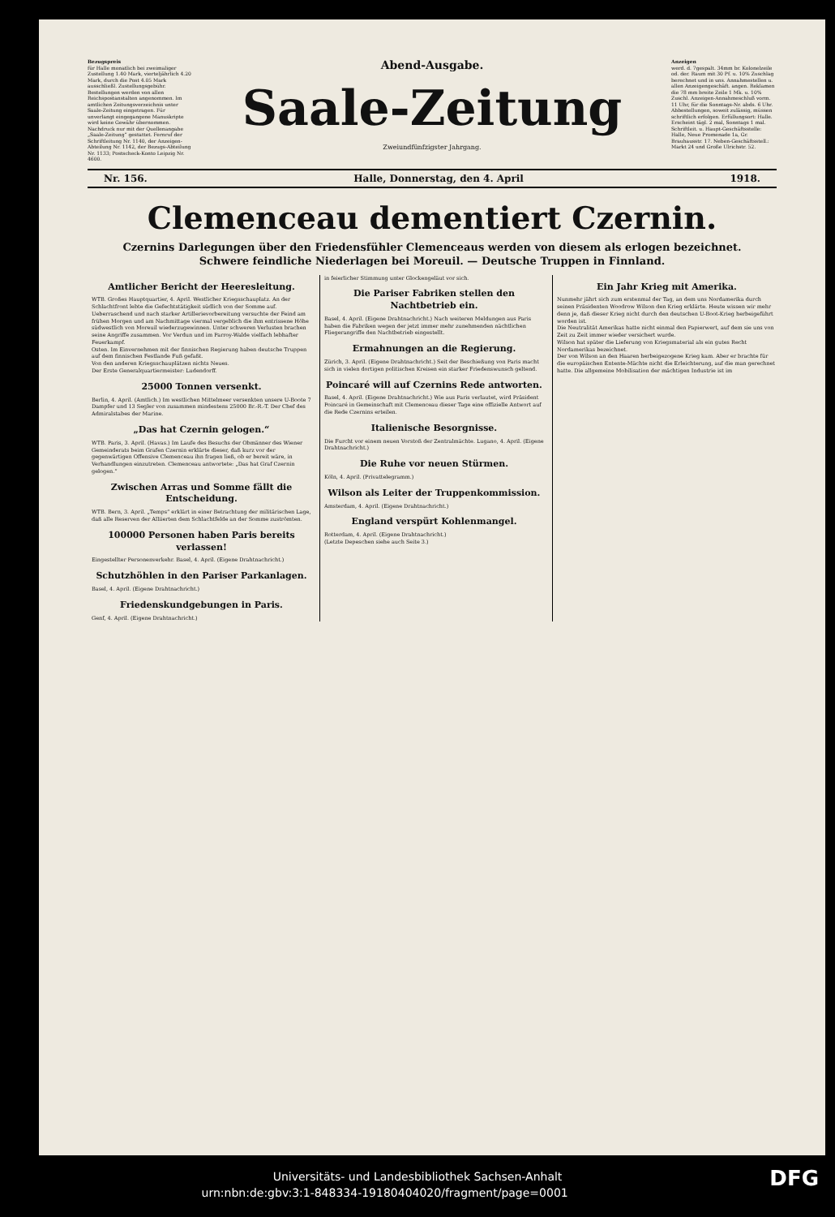Bezugspreis
für Halle monatlich bei zweimaliger Zustellung 1.40 Mark, vierteljährlich 4.20 Mark, durch die Post 4.05 Mark ausschließl. Zustellungsgebühr. Bestellungen werden von allen Reichspostanstalten angenommen. Im amtlichen Zeitungsverzeichnis unter Saale-Zeitung eingetragen. Für unverlangt eingegangene Manuskripte wird keine Gewähr übernommen. Nachdruck nur mit der Quellenangabe „Saale-Zeitung“ gestattet. Fernruf der Schriftleitung Nr. 1140, der Anzeigen-Abteilung Nr. 1142, der Bezugs-Abteilung Nr. 1133; Postscheck-Konto Leipzig Nr. 4600.
Abend-Ausgabe.
Saale-Zeitung
Zweiundfünfzigster Jahrgang.
Anzeigen
werd. d. 7gespalt. 34mm br. Kolonelzeile od. der. Raum mit 30 Pf. u. 10% Zuschlag berechnet und in uns. Annahmestellen u. allen Anzeigengeschäft. angen. Reklamen die 78 mm breite Zeile 1 Mk. u. 10% Zuschl. Anzeigen-Annahmeschluß vorm. 11 Uhr, für die Sonntags-Nr. abds. 6 Uhr. Abbestellungen, soweit zulässig, müssen schriftlich erfolgen. Erfüllungsort: Halle. Erscheint tägl. 2 mal, Sonntags 1 mal. Schriftleit. u. Haupt-Geschäftsstelle: Halle, Neue Promenade 1a, Gr. Brauhausstr. 17. Neben-Geschäftsstell.: Markt 24 und Große Ulrichstr. 52.
Nr. 156. Halle, Donnerstag, den 4. April 1918.
Clemenceau dementiert Czernin.
Czernins Darlegungen über den Friedensfühler Clemenceaus werden von diesem als erlogen bezeichnet.
Schwere feindliche Niederlagen bei Moreuil. — Deutsche Truppen in Finnland.
Amtlicher Bericht der Heeresleitung.
WTB. Großes Hauptquartier, 4. April. Westlicher Kriegsschauplatz. An der Schlachtfront lebte die Gefechtstätigkeit südlich von der Somme auf. Ueberraschend und nach starker Artillerievorbereitung versuchte der Feind am frühen Morgen und am Nachmittage viermal vergeblich die ihm entrissene Höhe südwestlich von Moreuil wiederzugewinnen. Unter schweren Verlusten brachen seine Angriffe zusammen. Vor Verdun und im Parroy-Walde vielfach lebhafter Feuerkampf.
Osten. Im Einvernehmen mit der finnischen Regierung haben deutsche Truppen auf dem finnischen Festlande Fuß gefaßt.
Von den anderen Kriegsschauplätzen nichts Neues.
Der Erste Generalquartiermeister: Ludendorff.
25000 Tonnen versenkt.
Berlin, 4. April. (Amtlich.) Im westlichen Mittelmeer versenkten unsere U-Boote 7 Dampfer und 13 Segler von zusammen mindestens 25000 Br.-R.-T. Der Chef des Admiralstabes der Marine.
„Das hat Czernin gelogen.“
WTB. Paris, 3. April. (Havas.) Im Laufe des Besuchs der Obmänner des Wiener Gemeinderats beim Grafen Czernin erklärte dieser, daß kurz vor der gegenwärtigen Offensive Clemenceau ihn fragen ließ, ob er bereit wäre, in Verhandlungen einzutreten. Clemenceau antwortete: „Das hat Graf Czernin gelogen.“
Zwischen Arras und Somme fällt die Entscheidung.
WTB. Bern, 3. April. „Temps“ erklärt in einer Betrachtung der militärischen Lage, daß alle Reserven der Alliierten dem Schlachtfelde an der Somme zuströmten.
100000 Personen haben Paris bereits verlassen!
Eingestellter Personenverkehr. Basel, 4. April. (Eigene Drahtnachricht.)
Schutzhöhlen in den Pariser Parkanlagen.
Basel, 4. April. (Eigene Drahtnachricht.)
Friedenskundgebungen in Paris.
Genf, 4. April. (Eigene Drahtnachricht.)
in feierlicher Stimmung unter Glockengeläut vor sich.
Die Pariser Fabriken stellen den Nachtbetrieb ein.
Basel, 4. April. (Eigene Drahtnachricht.) Nach weiteren Meldungen aus Paris haben die Fabriken wegen der jetzt immer mehr zunehmenden nächtlichen Fliegerangriffe den Nachtbetrieb eingestellt.
Ermahnungen an die Regierung.
Zürich, 3. April. (Eigene Drahtnachricht.) Seit der Beschießung von Paris macht sich in vielen dortigen politischen Kreisen ein starker Friedenswunsch geltend.
Poincaré will auf Czernins Rede antworten.
Basel, 4. April. (Eigene Drahtnachricht.) Wie aus Paris verlautet, wird Präsident Poincaré in Gemeinschaft mit Clemenceau dieser Tage eine offizielle Antwort auf die Rede Czernins erteilen.
Italienische Besorgnisse.
Die Furcht vor einem neuen Vorstoß der Zentralmächte. Lugano, 4. April. (Eigene Drahtnachricht.)
Die Ruhe vor neuen Stürmen.
Köln, 4. April. (Privattelegramm.)
Wilson als Leiter der Truppenkommission.
Amsterdam, 4. April. (Eigene Drahtnachricht.)
England verspürt Kohlenmangel.
Rotterdam, 4. April. (Eigene Drahtnachricht.)
(Letzte Depeschen siehe auch Seite 3.)
Ein Jahr Krieg mit Amerika.
Nunmehr jährt sich zum erstenmal der Tag, an dem uns Nordamerika durch seinen Präsidenten Woodrow Wilson den Krieg erklärte. Heute wissen wir mehr denn je, daß dieser Krieg nicht durch den deutschen U-Boot-Krieg herbeigeführt worden ist.
Die Neutralität Amerikas hatte nicht einmal den Papierwert, auf dem sie uns von Zeit zu Zeit immer wieder versichert wurde.
Wilson hat später die Lieferung von Kriegsmaterial als ein gutes Recht Nordamerikas bezeichnet.
Der von Wilson an den Haaren herbeigezogene Krieg kam. Aber er brachte für die europäischen Entente-Mächte nicht die Erleichterung, auf die man gerechnet hatte. Die allgemeine Mobilisation der mächtigen Industrie ist im
Universitäts- und Landesbibliothek Sachsen-Anhalt
urn:nbn:de:gbv:3:1-848334-19180404020/fragment/page=0001 DFG